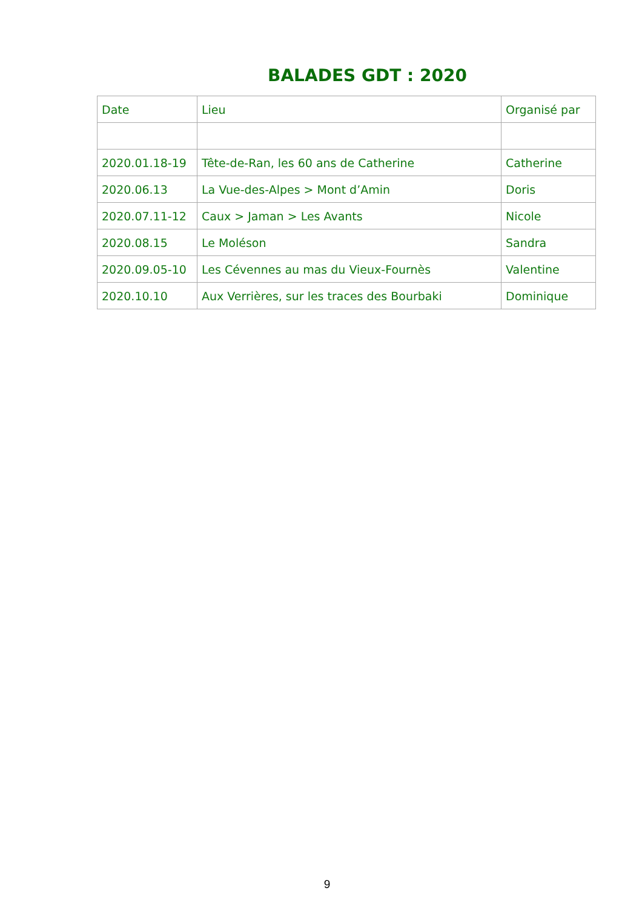BALADES GDT : 2020
| Date | Lieu | Organisé par |
| --- | --- | --- |
| 2020.01.18-19 | Tête-de-Ran, les 60 ans de Catherine | Catherine |
| 2020.06.13 | La Vue-des-Alpes > Mont d’Amin | Doris |
| 2020.07.11-12 | Caux > Jaman > Les Avants | Nicole |
| 2020.08.15 | Le Moléson | Sandra |
| 2020.09.05-10 | Les Cévennes au mas du Vieux-Fournès | Valentine |
| 2020.10.10 | Aux Verrières, sur les traces des Bourbaki | Dominique |
9